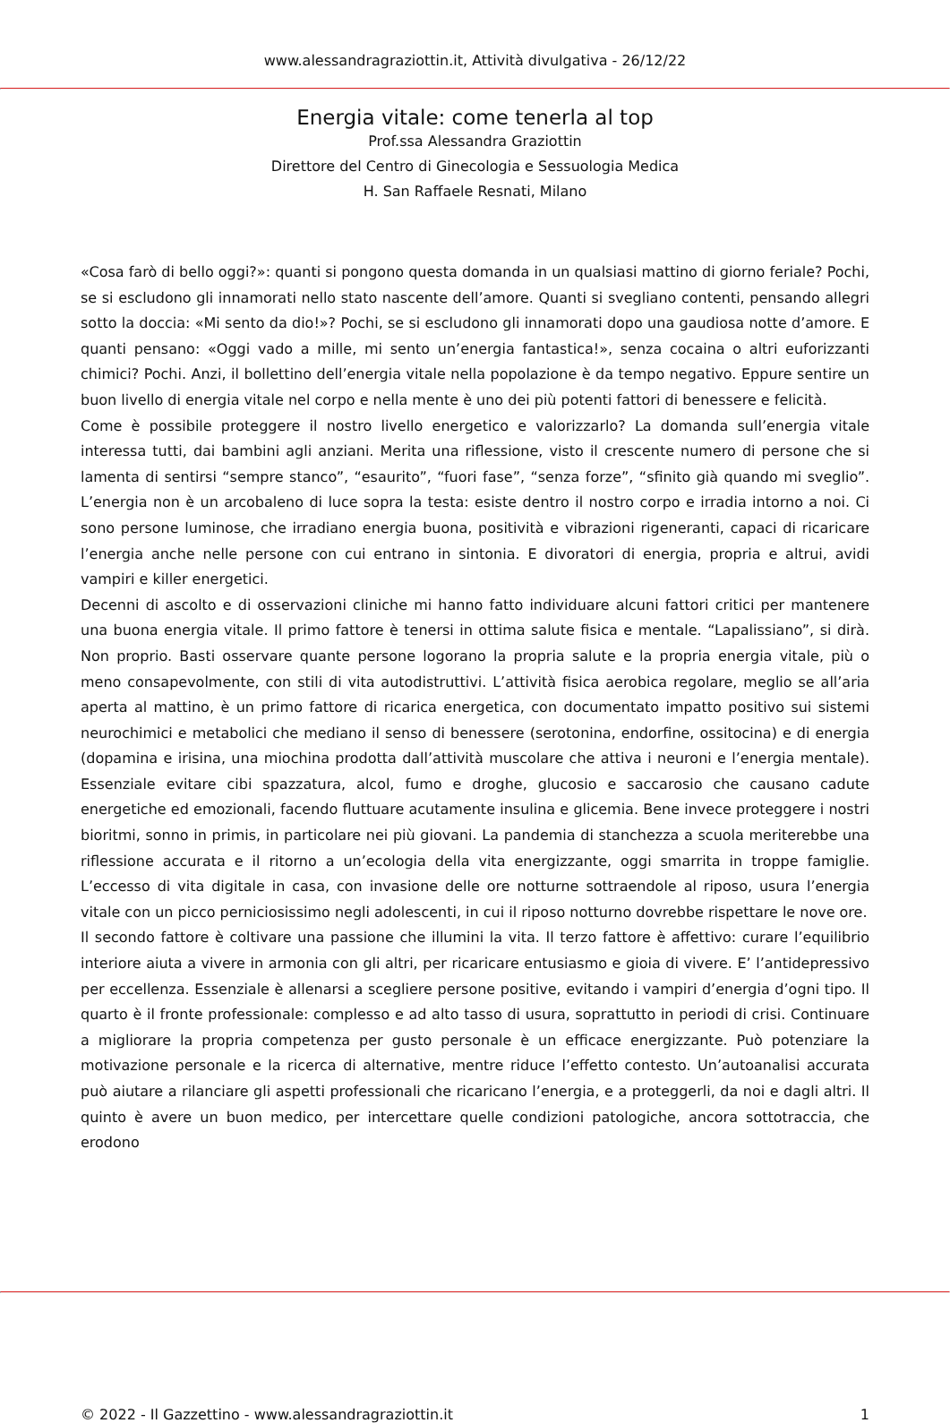www.alessandragraziottin.it, Attività divulgativa - 26/12/22
Energia vitale: come tenerla al top
Prof.ssa Alessandra Graziottin
Direttore del Centro di Ginecologia e Sessuologia Medica
H. San Raffaele Resnati, Milano
«Cosa farò di bello oggi?»: quanti si pongono questa domanda in un qualsiasi mattino di giorno feriale? Pochi, se si escludono gli innamorati nello stato nascente dell’amore. Quanti si svegliano contenti, pensando allegri sotto la doccia: «Mi sento da dio!»? Pochi, se si escludono gli innamorati dopo una gaudiosa notte d’amore. E quanti pensano: «Oggi vado a mille, mi sento un’energia fantastica!», senza cocaina o altri euforizzanti chimici? Pochi. Anzi, il bollettino dell’energia vitale nella popolazione è da tempo negativo. Eppure sentire un buon livello di energia vitale nel corpo e nella mente è uno dei più potenti fattori di benessere e felicità.
Come è possibile proteggere il nostro livello energetico e valorizzarlo? La domanda sull’energia vitale interessa tutti, dai bambini agli anziani. Merita una riflessione, visto il crescente numero di persone che si lamenta di sentirsi “sempre stanco”, “esaurito”, “fuori fase”, “senza forze”, “sfinito già quando mi sveglio”. L’energia non è un arcobaleno di luce sopra la testa: esiste dentro il nostro corpo e irradia intorno a noi. Ci sono persone luminose, che irradiano energia buona, positività e vibrazioni rigeneranti, capaci di ricaricare l’energia anche nelle persone con cui entrano in sintonia. E divoratori di energia, propria e altrui, avidi vampiri e killer energetici.
Decenni di ascolto e di osservazioni cliniche mi hanno fatto individuare alcuni fattori critici per mantenere una buona energia vitale. Il primo fattore è tenersi in ottima salute fisica e mentale. “Lapalissiano”, si dirà. Non proprio. Basti osservare quante persone logorano la propria salute e la propria energia vitale, più o meno consapevolmente, con stili di vita autodistruttivi. L’attività fisica aerobica regolare, meglio se all’aria aperta al mattino, è un primo fattore di ricarica energetica, con documentato impatto positivo sui sistemi neurochimici e metabolici che mediano il senso di benessere (serotonina, endorfine, ossitocina) e di energia (dopamina e irisina, una miochina prodotta dall’attività muscolare che attiva i neuroni e l’energia mentale). Essenziale evitare cibi spazzatura, alcol, fumo e droghe, glucosio e saccarosio che causano cadute energetiche ed emozionali, facendo fluttuare acutamente insulina e glicemia. Bene invece proteggere i nostri bioritmi, sonno in primis, in particolare nei più giovani. La pandemia di stanchezza a scuola meriterebbe una riflessione accurata e il ritorno a un’ecologia della vita energizzante, oggi smarrita in troppe famiglie. L’eccesso di vita digitale in casa, con invasione delle ore notturne sottraendole al riposo, usura l’energia vitale con un picco perniciosissimo negli adolescenti, in cui il riposo notturno dovrebbe rispettare le nove ore.
Il secondo fattore è coltivare una passione che illumini la vita. Il terzo fattore è affettivo: curare l’equilibrio interiore aiuta a vivere in armonia con gli altri, per ricaricare entusiasmo e gioia di vivere. E’ l’antidepressivo per eccellenza. Essenziale è allenarsi a scegliere persone positive, evitando i vampiri d’energia d’ogni tipo. Il quarto è il fronte professionale: complesso e ad alto tasso di usura, soprattutto in periodi di crisi. Continuare a migliorare la propria competenza per gusto personale è un efficace energizzante. Può potenziare la motivazione personale e la ricerca di alternative, mentre riduce l’effetto contesto. Un’autoanalisi accurata può aiutare a rilanciare gli aspetti professionali che ricaricano l’energia, e a proteggerli, da noi e dagli altri. Il quinto è avere un buon medico, per intercettare quelle condizioni patologiche, ancora sottotraccia, che erodono
© 2022 - Il Gazzettino - www.alessandragraziottin.it 1